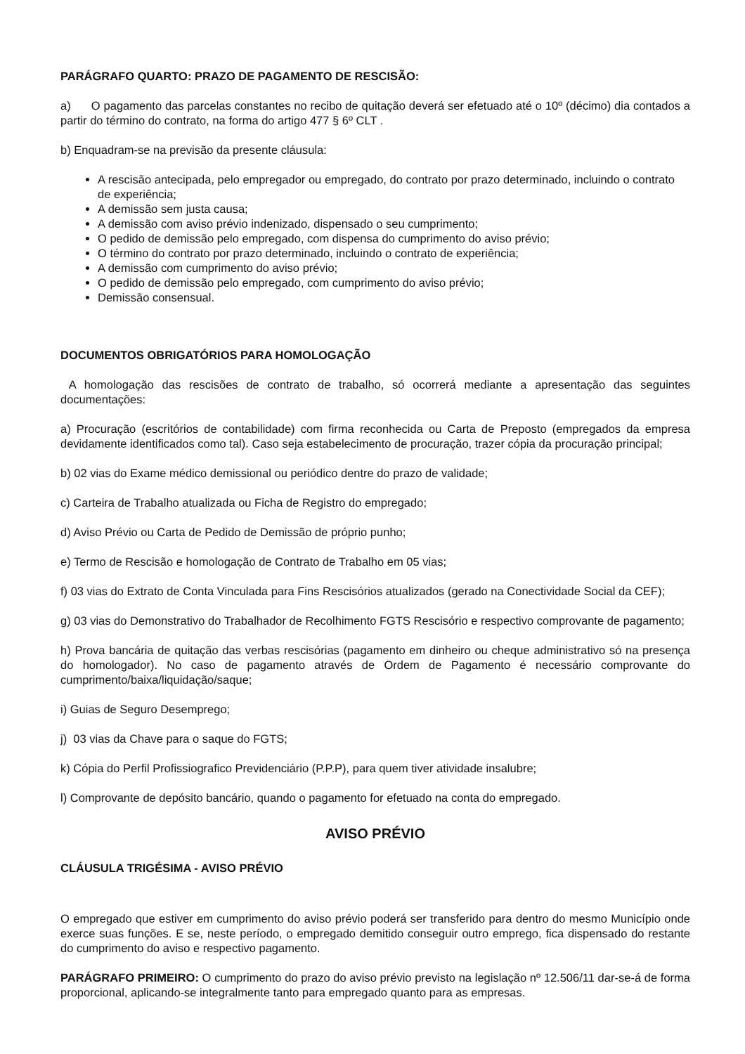PARÁGRAFO QUARTO: PRAZO DE PAGAMENTO DE RESCISÃO:
a) O pagamento das parcelas constantes no recibo de quitação deverá ser efetuado até o 10º (décimo) dia contados a partir do término do contrato, na forma do artigo 477 § 6º CLT .
b) Enquadram-se na previsão da presente cláusula:
A rescisão antecipada, pelo empregador ou empregado, do contrato por prazo determinado, incluindo o contrato de experiência;
A demissão sem justa causa;
A demissão com aviso prévio indenizado, dispensado o seu cumprimento;
O pedido de demissão pelo empregado, com dispensa do cumprimento do aviso prévio;
O término do contrato por prazo determinado, incluindo o contrato de experiência;
A demissão com cumprimento do aviso prévio;
O pedido de demissão pelo empregado, com cumprimento do aviso prévio;
Demissão consensual.
DOCUMENTOS OBRIGATÓRIOS PARA HOMOLOGAÇÃO
A homologação das rescisões de contrato de trabalho, só ocorrerá mediante a apresentação das seguintes documentações:
a) Procuração (escritórios de contabilidade) com firma reconhecida ou Carta de Preposto (empregados da empresa devidamente identificados como tal). Caso seja estabelecimento de procuração, trazer cópia da procuração principal;
b) 02 vias do Exame médico demissional ou periódico dentre do prazo de validade;
c) Carteira de Trabalho atualizada ou Ficha de Registro do empregado;
d) Aviso Prévio ou Carta de Pedido de Demissão de próprio punho;
e) Termo de Rescisão e homologação de Contrato de Trabalho em 05 vias;
f) 03 vias do Extrato de Conta Vinculada para Fins Rescisórios atualizados (gerado na Conectividade Social da CEF);
g) 03 vias do Demonstrativo do Trabalhador de Recolhimento FGTS Rescisório e respectivo comprovante de pagamento;
h) Prova bancária de quitação das verbas rescisórias (pagamento em dinheiro ou cheque administrativo só na presença do homologador). No caso de pagamento através de Ordem de Pagamento é necessário comprovante do cumprimento/baixa/liquidação/saque;
i) Guias de Seguro Desemprego;
j) 03 vias da Chave para o saque do FGTS;
k) Cópia do Perfil Profissiografico Previdenciário (P.P.P), para quem tiver atividade insalubre;
l) Comprovante de depósito bancário, quando o pagamento for efetuado na conta do empregado.
AVISO PRÉVIO
CLÁUSULA TRIGÉSIMA - AVISO PRÉVIO
O empregado que estiver em cumprimento do aviso prévio poderá ser transferido para dentro do mesmo Município onde exerce suas funções. E se, neste período, o empregado demitido conseguir outro emprego, fica dispensado do restante do cumprimento do aviso e respectivo pagamento.
PARÁGRAFO PRIMEIRO: O cumprimento do prazo do aviso prévio previsto na legislação nº 12.506/11 dar-se-á de forma proporcional, aplicando-se integralmente tanto para empregado quanto para as empresas.